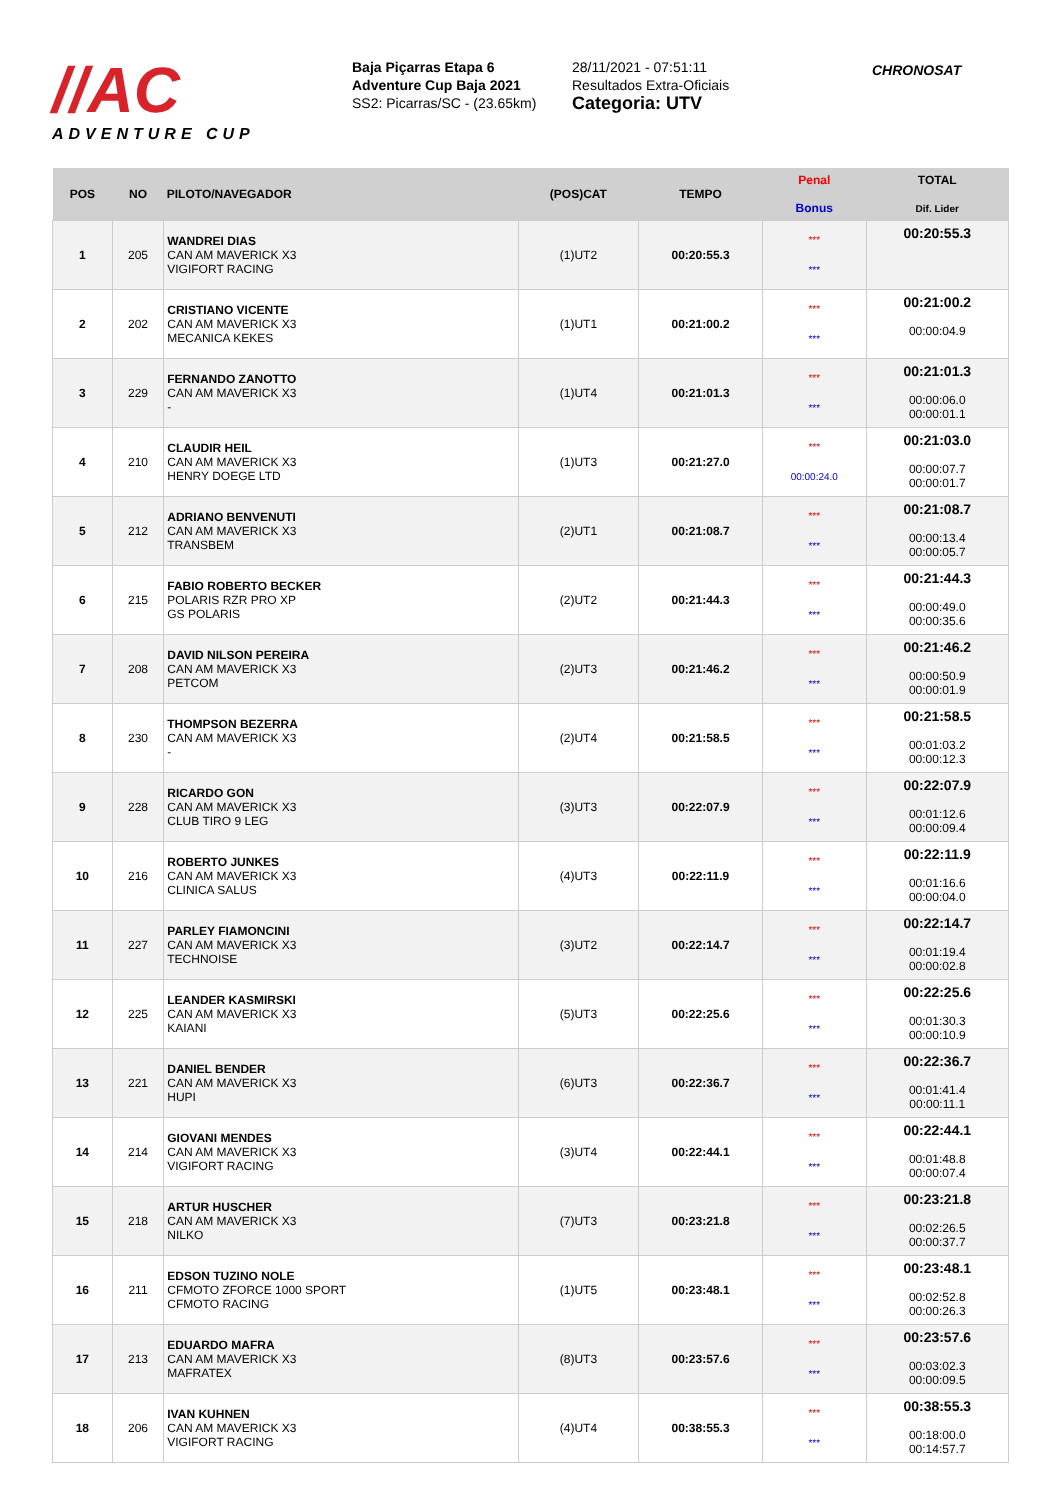//AC
ADVENTURE CUP
Baja Piçarras Etapa 6
Adventure Cup Baja 2021
SS2: Picarras/SC - (23.65km)
28/11/2021 - 07:51:11
Resultados Extra-Oficiais
Categoria: UTV
CHRONOSAT
| POS | NO | PILOTO/NAVEGADOR | (POS)CAT | TEMPO | Penal Bonus | TOTAL Dif. Lider |
| --- | --- | --- | --- | --- | --- | --- |
| 1 | 205 | WANDREI DIAS CAN AM MAVERICK X3 VIGIFORT RACING | (1)UT2 | 00:20:55.3 | *** *** | 00:20:55.3 |
| 2 | 202 | CRISTIANO VICENTE CAN AM MAVERICK X3 MECANICA KEKES | (1)UT1 | 00:21:00.2 | *** *** | 00:21:00.2 00:00:04.9 |
| 3 | 229 | FERNANDO ZANOTTO CAN AM MAVERICK X3 - | (1)UT4 | 00:21:01.3 | *** *** | 00:21:01.3 00:00:06.0 00:00:01.1 |
| 4 | 210 | CLAUDIR HEIL CAN AM MAVERICK X3 HENRY DOEGE LTD | (1)UT3 | 00:21:27.0 | *** 00:00:24.0 | 00:21:03.0 00:00:07.7 00:00:01.7 |
| 5 | 212 | ADRIANO BENVENUTI CAN AM MAVERICK X3 TRANSBEM | (2)UT1 | 00:21:08.7 | *** *** | 00:21:08.7 00:00:13.4 00:00:05.7 |
| 6 | 215 | FABIO ROBERTO BECKER POLARIS RZR PRO XP GS POLARIS | (2)UT2 | 00:21:44.3 | *** *** | 00:21:44.3 00:00:49.0 00:00:35.6 |
| 7 | 208 | DAVID NILSON PEREIRA CAN AM MAVERICK X3 PETCOM | (2)UT3 | 00:21:46.2 | *** *** | 00:21:46.2 00:00:50.9 00:00:01.9 |
| 8 | 230 | THOMPSON BEZERRA CAN AM MAVERICK X3 - | (2)UT4 | 00:21:58.5 | *** *** | 00:21:58.5 00:01:03.2 00:00:12.3 |
| 9 | 228 | RICARDO GON CAN AM MAVERICK X3 CLUB TIRO 9 LEG | (3)UT3 | 00:22:07.9 | *** *** | 00:22:07.9 00:01:12.6 00:00:09.4 |
| 10 | 216 | ROBERTO JUNKES CAN AM MAVERICK X3 CLINICA SALUS | (4)UT3 | 00:22:11.9 | *** *** | 00:22:11.9 00:01:16.6 00:00:04.0 |
| 11 | 227 | PARLEY FIAMONCINI CAN AM MAVERICK X3 TECHNOISE | (3)UT2 | 00:22:14.7 | *** *** | 00:22:14.7 00:01:19.4 00:00:02.8 |
| 12 | 225 | LEANDER KASMIRSKI CAN AM MAVERICK X3 KAIANI | (5)UT3 | 00:22:25.6 | *** *** | 00:22:25.6 00:01:30.3 00:00:10.9 |
| 13 | 221 | DANIEL BENDER CAN AM MAVERICK X3 HUPI | (6)UT3 | 00:22:36.7 | *** *** | 00:22:36.7 00:01:41.4 00:00:11.1 |
| 14 | 214 | GIOVANI MENDES CAN AM MAVERICK X3 VIGIFORT RACING | (3)UT4 | 00:22:44.1 | *** *** | 00:22:44.1 00:01:48.8 00:00:07.4 |
| 15 | 218 | ARTUR HUSCHER CAN AM MAVERICK X3 NILKO | (7)UT3 | 00:23:21.8 | *** *** | 00:23:21.8 00:02:26.5 00:00:37.7 |
| 16 | 211 | EDSON TUZINO NOLE CFMOTO ZFORCE 1000 SPORT CFMOTO RACING | (1)UT5 | 00:23:48.1 | *** *** | 00:23:48.1 00:02:52.8 00:00:26.3 |
| 17 | 213 | EDUARDO MAFRA CAN AM MAVERICK X3 MAFRATEX | (8)UT3 | 00:23:57.6 | *** *** | 00:23:57.6 00:03:02.3 00:00:09.5 |
| 18 | 206 | IVAN KUHNEN CAN AM MAVERICK X3 VIGIFORT RACING | (4)UT4 | 00:38:55.3 | *** *** | 00:38:55.3 00:18:00.0 00:14:57.7 |